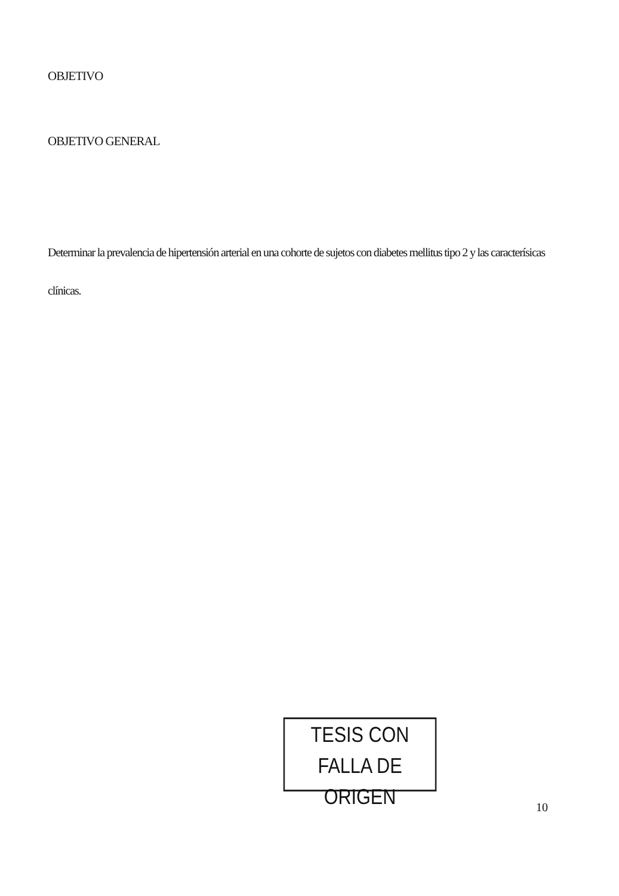OBJETIVO
OBJETIVO GENERAL
Determinar la prevalencia de hipertensión arterial en una cohorte de sujetos con diabetes mellitus tipo 2 y las caracterísicas clínicas.
TESIS CON
FALLA DE ORIGEN
10